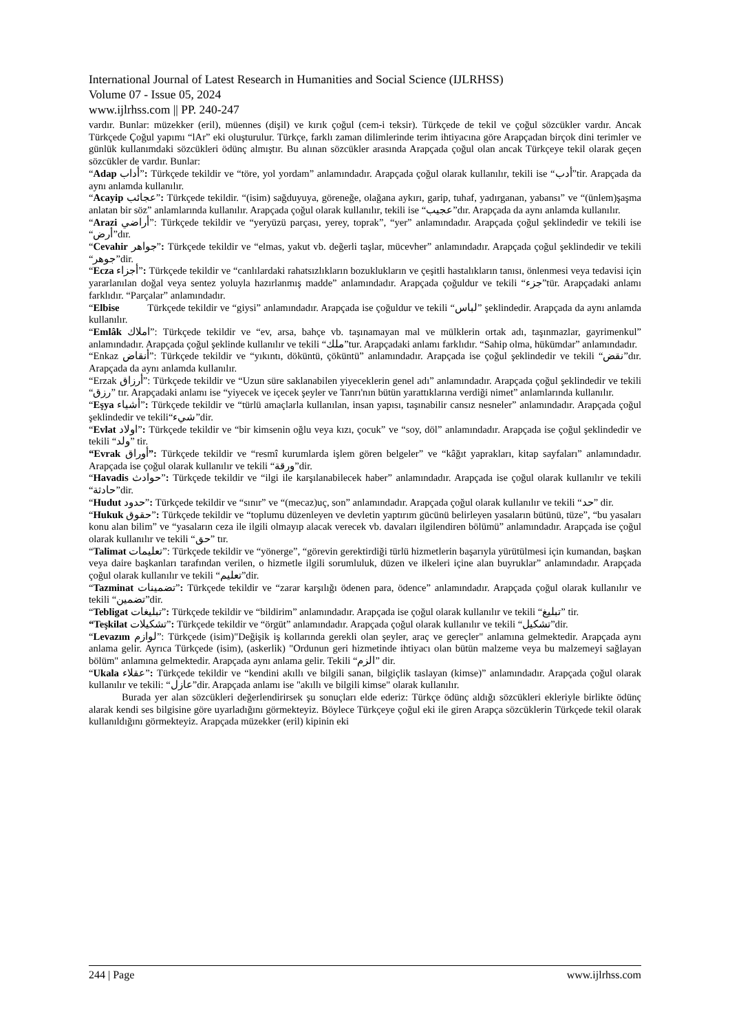International Journal of Latest Research in Humanities and Social Science (IJLRHSS)
Volume 07 - Issue 05, 2024
www.ijlrhss.com || PP. 240-247
vardır. Bunlar: müzekker (eril), müennes (dişil) ve kırık çoğul (cem-i teksir). Türkçede de tekil ve çoğul sözcükler vardır. Ancak Türkçede Çoğul yapımı “lAr” eki oluşturulur. Türkçe, farklı zaman dilimlerinde terim ihtiyacına göre Arapçadan birçok dini terimler ve günlük kullanımdaki sözcükleri ödünç almıştır. Bu alınan sözcükler arasında Arapçada çoğul olan ancak Türkçeye tekil olarak geçen sözcükler de vardır. Bunlar:
“Adap أداب”: Türkçede tekildir ve “töre, yol yordam” anlamındadır. Arapçada çoğul olarak kullanılır, tekili ise “أدب”tir. Arapçada da aynı anlamda kullanılır.
“Acayip عجائب”: Türkçede tekildir. “(isim) sağduyuya, göreneğe, olağana aykırı, garip, tuhaf, yadırganan, yabansı” ve “(ünlem)şaşma anlatan bir söz” anlamlarında kullanılır. Arapçada çoğul olarak kullanılır, tekili ise “عجيب”dır. Arapçada da aynı anlamda kullanılır.
“Arazi أراضي”: Türkçede tekildir ve “yeryüzü parçası, yerey, toprak”, “yer” anlamındadır. Arapçada çoğul şeklindedir ve tekili ise “أرض”dır.
“Cevahir جواهر”: Türkçede tekildir ve “elmas, yakut vb. değerli taşlar, mücevher” anlamındadır. Arapçada çoğul şeklindedir ve tekili “جوهر”dir.
“Ecza أجزاء”: Türkçede tekildir ve “canlılardaki rahatsızlıkların bozuklukların ve çeşitli hastalıkların tanısı, önlenmesi veya tedavisi için yararlanılan doğal veya sentez yoluyla hazırlanmış madde” anlamındadır. Arapçada çoğuldur ve tekili “جزء”tür. Arapçadaki anlamı farklıdır. “Parçalar” anlamındadır.
“Elbise Türkçede tekildir ve “giysi” anlamındadır. Arapçada ise çoğuldur ve tekili “لباس” şeklindedir. Arapçada da aynı anlamda kullanılır.
“Emlâk املاك”: Türkçede tekildir ve “ev, arsa, bahçe vb. taşınamayan mal ve mülklerin ortak adı, taşınmazlar, gayrimenkul” anlamındadır. Arapçada çoğul şeklinde kullanılır ve tekili “ملك”tur. Arapçadaki anlamı farklıdır. “Sahip olma, hükümdar” anlamındadır.
“Enkaz أنقاض”: Türkçede tekildir ve “yıkıntı, döküntü, çöküntü” anlamındadır. Arapçada ise çoğul şeklindedir ve tekili “نقض”dır. Arapçada da aynı anlamda kullanılır.
“Erzak أرزاق”: Türkçede tekildir ve “Uzun süre saklanabilen yiyeceklerin genel adı” anlamındadır. Arapçada çoğul şeklindedir ve tekili “رزق” tır. Arapçadaki anlamı ise “yiyecek ve içecek şeyler ve Tanrı'nın bütün yarattıklarına verdiği nimet” anlamlarında kullanılır.
“Eşya أشياء”: Türkçede tekildir ve “türlü amaçlarla kullanılan, insan yapısı, taşınabilir cansız nesneler” anlamındadır. Arapçada çoğul şeklindedir ve tekili“شيء”dir.
“Evlat اولاد”: Türkçede tekildir ve “bir kimsenin oğlu veya kızı, çocuk” ve “soy, döl” anlamındadır. Arapçada ise çoğul şeklindedir ve tekili “ولد” tir.
“Evrak أوراق”: Türkçede tekildir ve “resmî kurumlarda işlem gören belgeler” ve “kâğıt yaprakları, kitap sayfaları” anlamındadır. Arapçada ise çoğul olarak kullanılır ve tekili “ورقة”dir.
“Havadis حوادث”: Türkçede tekildir ve “ilgi ile karşılanabilecek haber” anlamındadır. Arapçada ise çoğul olarak kullanılır ve tekili “حادثة”dir.
“Hudut حدود”: Türkçede tekildir ve “sınır” ve “(mecaz)uç, son” anlamındadır. Arapçada çoğul olarak kullanılır ve tekili “حد” dir.
“Hukuk حقوق”: Türkçede tekildir ve “toplumu düzenleyen ve devletin yaptırım gücünü belirleyen yasaların bütünü, tüze”, “bu yasaları konu alan bilim” ve “yasaların ceza ile ilgili olmayıp alacak verecek vb. davaları ilgilendiren bölümü” anlamındadır. Arapçada ise çoğul olarak kullanılır ve tekili “حق” tır.
“Talimat تعليمات”: Türkçede tekildir ve “yönerge”, “görevin gerektirdiği türlü hizmetlerin başarıyla yürütülmesi için kumandan, başkan veya daire başkanları tarafından verilen, o hizmetle ilgili sorumluluk, düzen ve ilkeleri içine alan buyruklar” anlamındadır. Arapçada çoğul olarak kullanılır ve tekili “تعليم”dir.
“Tazminat تضمينات”: Türkçede tekildir ve “zarar karşılığı ödenen para, ödence” anlamındadır. Arapçada çoğul olarak kullanılır ve tekili “تضمين”dir.
“Tebligat تبليغات”: Türkçede tekildir ve “bildirim” anlamındadır. Arapçada ise çoğul olarak kullanılır ve tekili “تبليغ” tir.
“Teşkilat تشكيلات”: Türkçede tekildir ve “örgüt” anlamındadır. Arapçada çoğul olarak kullanılır ve tekili “تشكيل”dir.
“Levazım لوازم”: Türkçede (isim)"Değişik iş kollarında gerekli olan şeyler, araç ve gereçler" anlamına gelmektedir. Arapçada aynı anlama gelir. Ayrıca Türkçede (isim), (askerlik) "Ordunun geri hizmetinde ihtiyacı olan bütün malzeme veya bu malzemeyi sağlayan bölüm" anlamına gelmektedir. Arapçada aynı anlama gelir. Tekili “الزم” dir.
“Ukala عقلاء”: Türkçede tekildir ve “kendini akıllı ve bilgili sanan, bilgiçlik taslayan (kimse)” anlamındadır. Arapçada çoğul olarak kullanılır ve tekili: “عازل”dir. Arapçada anlamı ise "akıllı ve bilgili kimse" olarak kullanılır.
Burada yer alan sözcükleri değerlendirirsek şu sonuçları elde ederiz: Türkçe ödünç aldığı sözcükleri ekleriyle birlikte ödünç alarak kendi ses bilgisine göre uyarladığını görmekteyiz. Böylece Türkçeye çoğul eki ile giren Arapça sözcüklerin Türkçede tekil olarak kullanıldığını görmekteyiz. Arapçada müzekker (eril) kipinin eki
244 | Page www.ijlrhss.com